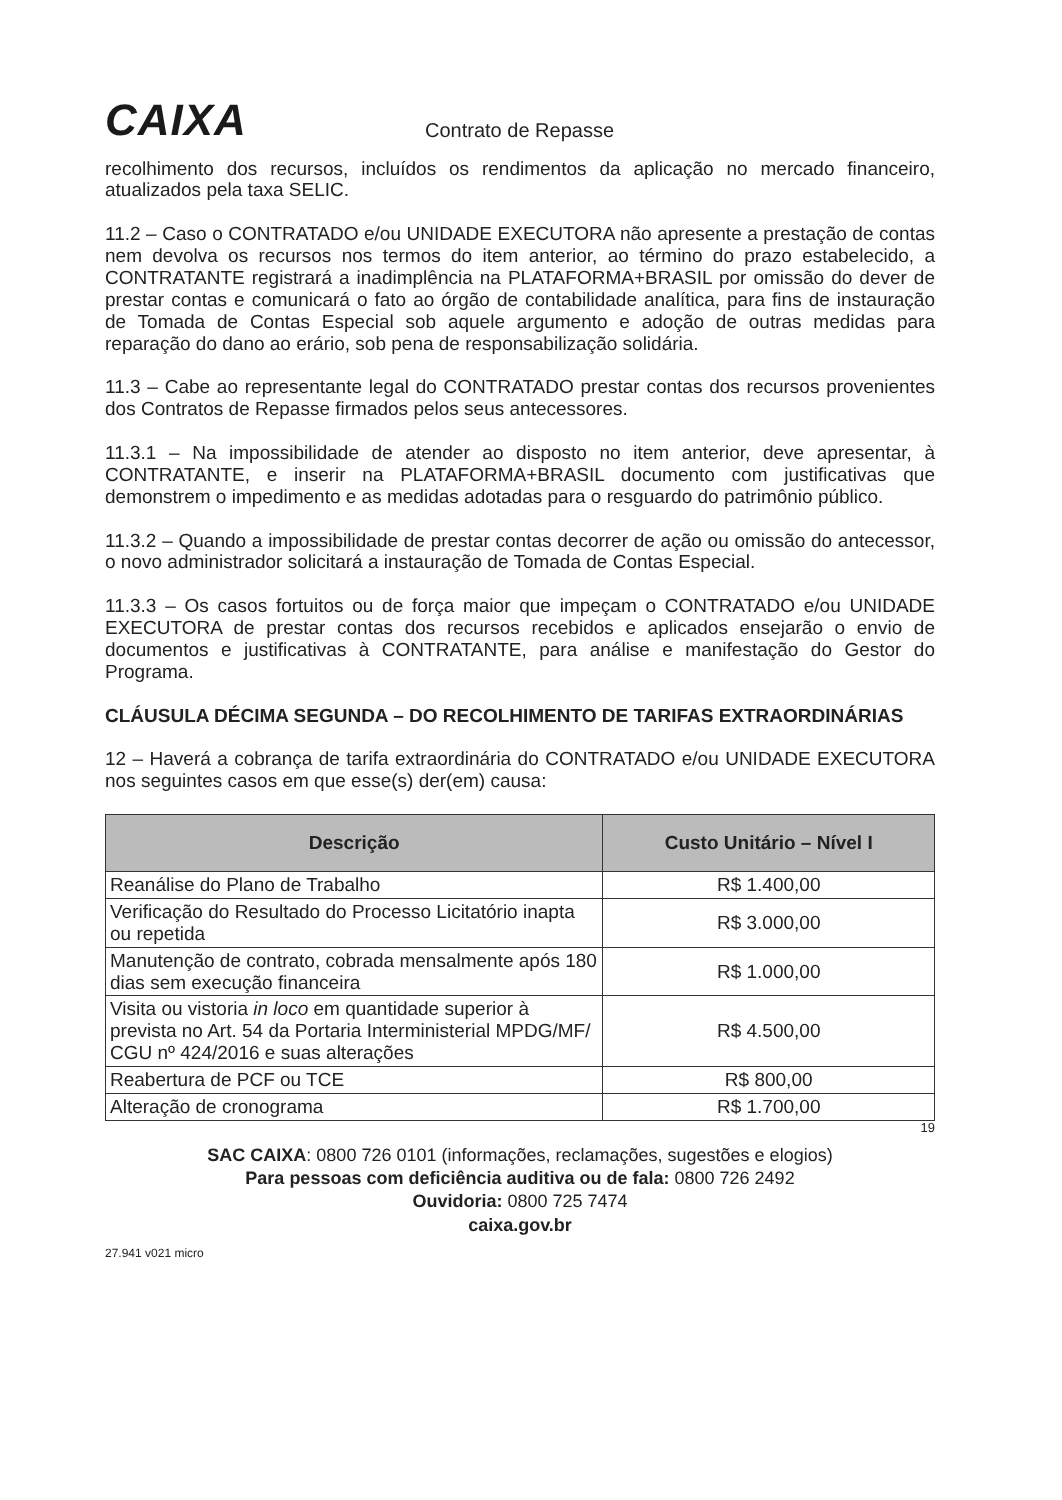CAIXA
Contrato de Repasse
recolhimento dos recursos, incluídos os rendimentos da aplicação no mercado financeiro, atualizados pela taxa SELIC.
11.2 – Caso o CONTRATADO e/ou UNIDADE EXECUTORA não apresente a prestação de contas nem devolva os recursos nos termos do item anterior, ao término do prazo estabelecido, a CONTRATANTE registrará a inadimplência na PLATAFORMA+BRASIL por omissão do dever de prestar contas e comunicará o fato ao órgão de contabilidade analítica, para fins de instauração de Tomada de Contas Especial sob aquele argumento e adoção de outras medidas para reparação do dano ao erário, sob pena de responsabilização solidária.
11.3 – Cabe ao representante legal do CONTRATADO prestar contas dos recursos provenientes dos Contratos de Repasse firmados pelos seus antecessores.
11.3.1 – Na impossibilidade de atender ao disposto no item anterior, deve apresentar, à CONTRATANTE, e inserir na PLATAFORMA+BRASIL documento com justificativas que demonstrem o impedimento e as medidas adotadas para o resguardo do patrimônio público.
11.3.2 – Quando a impossibilidade de prestar contas decorrer de ação ou omissão do antecessor, o novo administrador solicitará a instauração de Tomada de Contas Especial.
11.3.3 – Os casos fortuitos ou de força maior que impeçam o CONTRATADO e/ou UNIDADE EXECUTORA de prestar contas dos recursos recebidos e aplicados ensejarão o envio de documentos e justificativas à CONTRATANTE, para análise e manifestação do Gestor do Programa.
CLÁUSULA DÉCIMA SEGUNDA – DO RECOLHIMENTO DE TARIFAS EXTRAORDINÁRIAS
12 – Haverá a cobrança de tarifa extraordinária do CONTRATADO e/ou UNIDADE EXECUTORA nos seguintes casos em que esse(s) der(em) causa:
| Descrição | Custo Unitário – Nível I |
| --- | --- |
| Reanálise do Plano de Trabalho | R$ 1.400,00 |
| Verificação do Resultado do Processo Licitatório inapta ou repetida | R$ 3.000,00 |
| Manutenção de contrato, cobrada mensalmente após 180 dias sem execução financeira | R$ 1.000,00 |
| Visita ou vistoria in loco em quantidade superior à prevista no Art. 54 da Portaria Interministerial MPDG/MF/ CGU nº 424/2016 e suas alterações | R$ 4.500,00 |
| Reabertura de PCF ou TCE | R$ 800,00 |
| Alteração de cronograma | R$ 1.700,00 |
19
SAC CAIXA: 0800 726 0101 (informações, reclamações, sugestões e elogios)
Para pessoas com deficiência auditiva ou de fala: 0800 726 2492
Ouvidoria: 0800 725 7474
caixa.gov.br
27.941 v021 micro